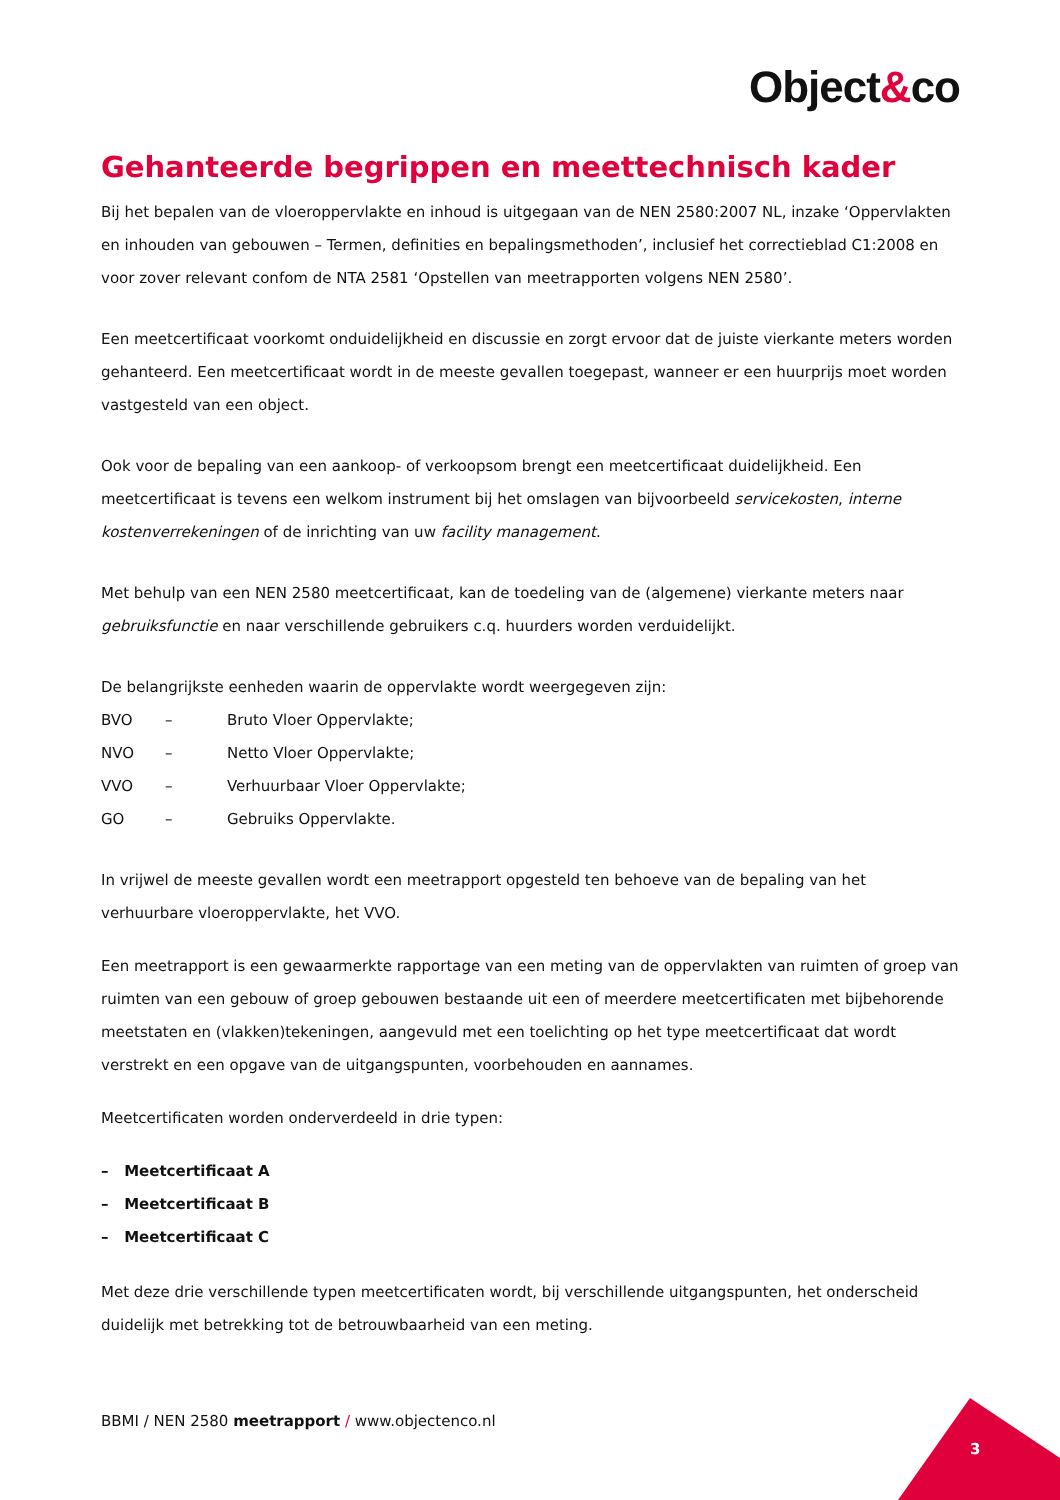Object&co
Gehanteerde begrippen en meettechnisch kader
Bij het bepalen van de vloeroppervlakte en inhoud is uitgegaan van de NEN 2580:2007 NL, inzake ‘Oppervlakten en inhouden van gebouwen – Termen, definities en bepalingsmethoden’, inclusief het correctieblad C1:2008 en voor zover relevant confom de NTA 2581 ‘Opstellen van meetrapporten volgens NEN 2580’.
Een meetcertificaat voorkomt onduidelijkheid en discussie en zorgt ervoor dat de juiste vierkante meters worden gehanteerd. Een meetcertificaat wordt in de meeste gevallen toegepast, wanneer er een huurprijs moet worden vastgesteld van een object.
Ook voor de bepaling van een aankoop- of verkoopsom brengt een meetcertificaat duidelijkheid. Een meetcertificaat is tevens een welkom instrument bij het omslagen van bijvoorbeeld servicekosten, interne kostenverrekeningen of de inrichting van uw facility management.
Met behulp van een NEN 2580 meetcertificaat, kan de toedeling van de (algemene) vierkante meters naar gebruiksfunctie en naar verschillende gebruikers c.q. huurders worden verduidelijkt.
De belangrijkste eenheden waarin de oppervlakte wordt weergegeven zijn:
BVO – Bruto Vloer Oppervlakte;
NVO – Netto Vloer Oppervlakte;
VVO – Verhuurbaar Vloer Oppervlakte;
GO – Gebruiks Oppervlakte.
In vrijwel de meeste gevallen wordt een meetrapport opgesteld ten behoeve van de bepaling van het verhuurbare vloeroppervlakte, het VVO.
Een meetrapport is een gewaarmerkte rapportage van een meting van de oppervlakten van ruimten of groep van ruimten van een gebouw of groep gebouwen bestaande uit een of meerdere meetcertificaten met bijbehorende meetstaten en (vlakken)tekeningen, aangevuld met een toelichting op het type meetcertificaat dat wordt verstrekt en een opgave van de uitgangspunten, voorbehouden en aannames.
Meetcertificaten worden onderverdeeld in drie typen:
– Meetcertificaat A
– Meetcertificaat B
– Meetcertificaat C
Met deze drie verschillende typen meetcertificaten wordt, bij verschillende uitgangspunten, het onderscheid duidelijk met betrekking tot de betrouwbaarheid van een meting.
BBMI / NEN 2580 meetrapport / www.objectenco.nl
3